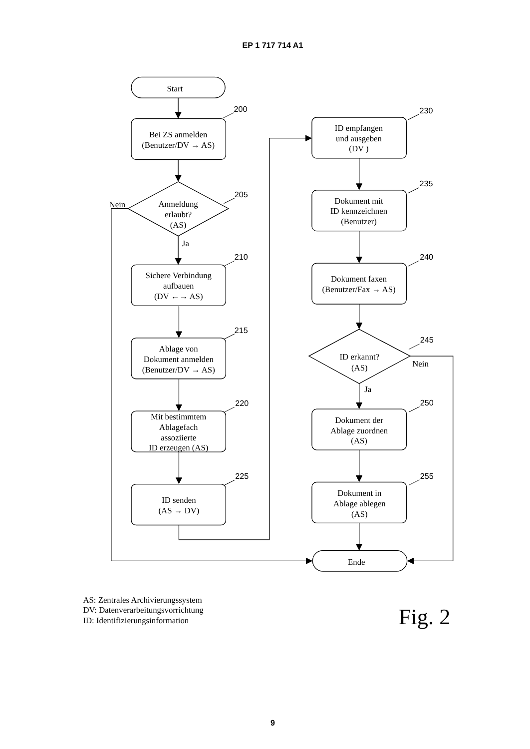EP 1 717 714 A1
Start
200
Bei ZS anmelden
(Benutzer/DV → AS)
205
Nein
Anmeldung
erlaubt?
(AS)
Ja
210
Sichere Verbindung
aufbauen
(DV ←→ AS)
215
Ablage von
Dokument anmelden
(Benutzer/DV → AS)
220
Mit bestimmtem
Ablagefach
assoziierte
ID erzeugen (AS)
225
ID senden
(AS → DV)
230
ID empfangen
und ausgeben
(DV )
235
Dokument mit
ID kennzeichnen
(Benutzer)
240
Dokument faxen
(Benutzer/Fax → AS)
245
ID erkannt?
(AS)
Nein
Ja
250
Dokument der
Ablage zuordnen
(AS)
255
Dokument in
Ablage ablegen
(AS)
Ende
AS: Zentrales Archivierungssystem
DV: Datenverarbeitungsvorrichtung
ID: Identifizierungsinformation
Fig. 2
9